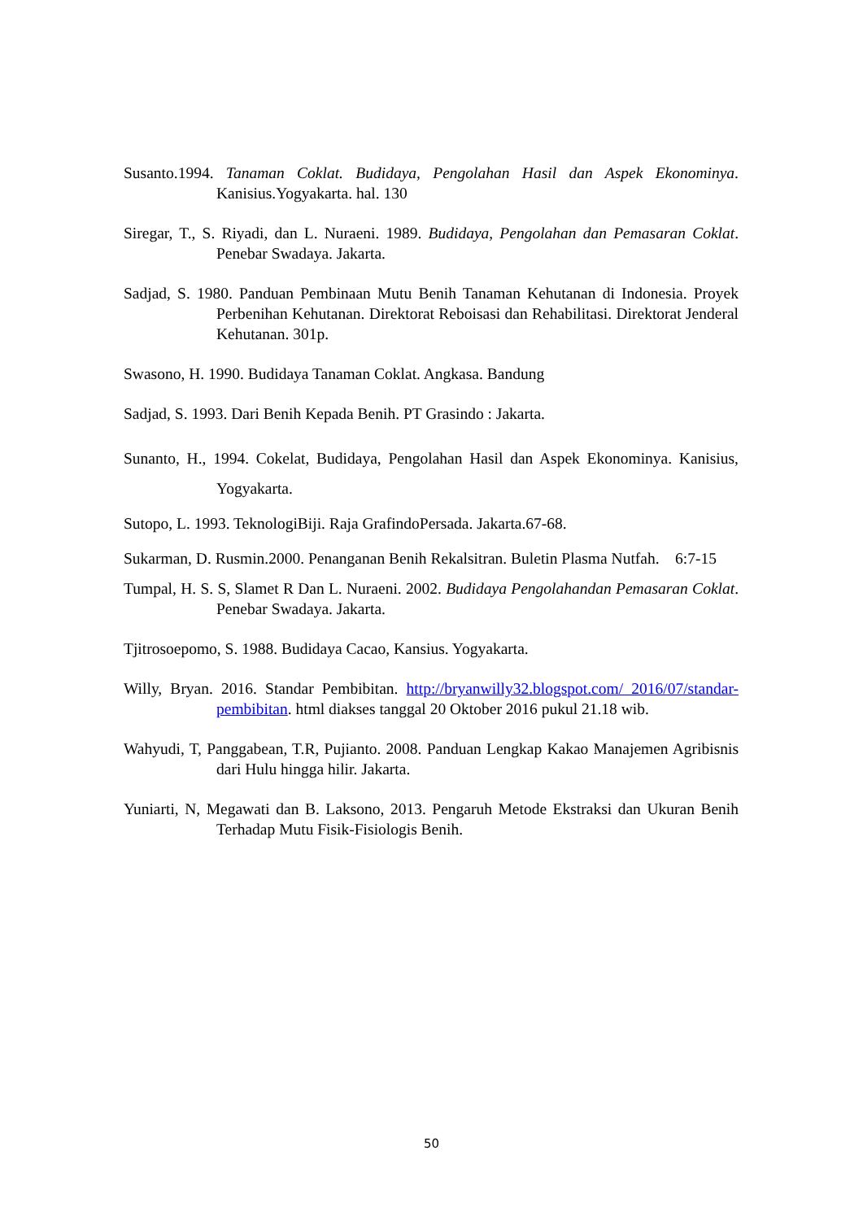Susanto.1994. Tanaman Coklat. Budidaya, Pengolahan Hasil dan Aspek Ekonominya. Kanisius.Yogyakarta. hal. 130
Siregar, T., S. Riyadi, dan L. Nuraeni. 1989. Budidaya, Pengolahan dan Pemasaran Coklat. Penebar Swadaya. Jakarta.
Sadjad, S. 1980. Panduan Pembinaan Mutu Benih Tanaman Kehutanan di Indonesia. Proyek Perbenihan Kehutanan. Direktorat Reboisasi dan Rehabilitasi. Direktorat Jenderal Kehutanan. 301p.
Swasono, H. 1990. Budidaya Tanaman Coklat. Angkasa. Bandung
Sadjad, S. 1993. Dari Benih Kepada Benih. PT Grasindo : Jakarta.
Sunanto, H., 1994. Cokelat, Budidaya, Pengolahan Hasil dan Aspek Ekonominya. Kanisius, Yogyakarta.
Sutopo, L. 1993. TeknologiBiji. Raja GrafindoPersada. Jakarta.67-68.
Sukarman, D. Rusmin.2000. Penanganan Benih Rekalsitran. Buletin Plasma Nutfah. 6:7-15
Tumpal, H. S. S, Slamet R Dan L. Nuraeni. 2002. Budidaya Pengolahandan Pemasaran Coklat. Penebar Swadaya. Jakarta.
Tjitrosoepomo, S. 1988. Budidaya Cacao, Kansius. Yogyakarta.
Willy, Bryan. 2016. Standar Pembibitan. http://bryanwilly32.blogspot.com/ 2016/07/standar-pembibitan. html diakses tanggal 20 Oktober 2016 pukul 21.18 wib.
Wahyudi, T, Panggabean, T.R, Pujianto. 2008. Panduan Lengkap Kakao Manajemen Agribisnis dari Hulu hingga hilir. Jakarta.
Yuniarti, N, Megawati dan B. Laksono, 2013. Pengaruh Metode Ekstraksi dan Ukuran Benih Terhadap Mutu Fisik-Fisiologis Benih.
50